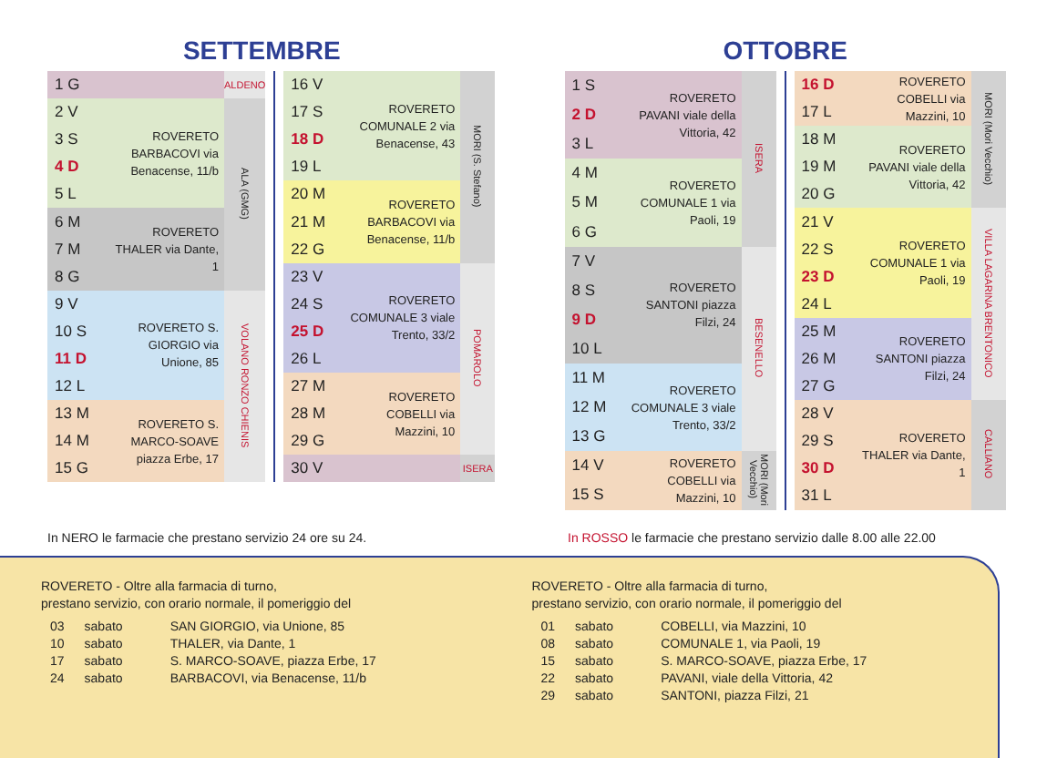SETTEMBRE
| 1 G | | ALDENO |
| 2 V | ROVERETO BARBACOVI via Benacense, 11/b | ALA (GMG) |
| 3 S | | |
| 4 D | | |
| 5 L | | |
| 6 M | ROVERETO THALER via Dante, 1 | |
| 7 M | | |
| 8 G | | |
| 9 V | ROVERETO S. GIORGIO via Unione, 85 | VOLANO RONZO CHIENIS |
| 10 S | | |
| 11 D | | |
| 12 L | | |
| 13 M | ROVERETO S. MARCO-SOAVE piazza Erbe, 17 | |
| 14 M | | |
| 15 G | | |
| 16 V | ROVERETO COMUNALE 2 via Benacense, 43 | MORI (S. Stefano) |
| 17 S | | |
| 18 D | | |
| 19 L | | |
| 20 M | ROVERETO BARBACOVI via Benacense, 11/b | |
| 21 M | | |
| 22 G | | |
| 23 V | ROVERETO COMUNALE 3 viale Trento, 33/2 | POMAROLO |
| 24 S | | |
| 25 D | | |
| 26 L | | |
| 27 M | ROVERETO COBELLI via Mazzini, 10 | |
| 28 M | | |
| 29 G | | |
| 30 V | | ISERA |
OTTOBRE
| 1 S | ROVERETO PAVANI viale della Vittoria, 42 | ISERA |
| 2 D | | |
| 3 L | | |
| 4 M | ROVERETO COMUNALE 1 via Paoli, 19 | |
| 5 M | | |
| 6 G | | |
| 7 V | ROVERETO SANTONI piazza Filzi, 24 | BESENELLO |
| 8 S | | |
| 9 D | | |
| 10 L | | |
| 11 M | ROVERETO COMUNALE 3 viale Trento, 33/2 | |
| 12 M | | |
| 13 G | | |
| 14 V | ROVERETO COBELLI via Mazzini, 10 | MORI (Mori Vecchio) |
| 15 S | | |
| 16 D | ROVERETO COBELLI via Mazzini, 10 | MORI (Mori Vecchio) |
| 17 L | | |
| 18 M | ROVERETO PAVANI viale della Vittoria, 42 | |
| 19 M | | |
| 20 G | | |
| 21 V | ROVERETO COMUNALE 1 via Paoli, 19 | VILLA LAGARINA BRENTONICO |
| 22 S | | |
| 23 D | | |
| 24 L | | |
| 25 M | ROVERETO SANTONI piazza Filzi, 24 | |
| 26 M | | |
| 27 G | | |
| 28 V | ROVERETO THALER via Dante, 1 | CALLIANO |
| 29 S | | |
| 30 D | | |
| 31 L | | |
In NERO le farmacie che prestano servizio 24 ore su 24. In ROSSO le farmacie che prestano servizio dalle 8.00 alle 22.00
ROVERETO - Oltre alla farmacia di turno,
prestano servizio, con orario normale, il pomeriggio del
| 03 | sabato | SAN GIORGIO, via Unione, 85 |
| 10 | sabato | THALER, via Dante, 1 |
| 17 | sabato | S. MARCO-SOAVE, piazza Erbe, 17 |
| 24 | sabato | BARBACOVI, via Benacense, 11/b |
ROVERETO - Oltre alla farmacia di turno,
prestano servizio, con orario normale, il pomeriggio del
| 01 | sabato | COBELLI, via Mazzini, 10 |
| 08 | sabato | COMUNALE 1, via Paoli, 19 |
| 15 | sabato | S. MARCO-SOAVE, piazza Erbe, 17 |
| 22 | sabato | PAVANI, viale della Vittoria, 42 |
| 29 | sabato | SANTONI, piazza Filzi, 21 |